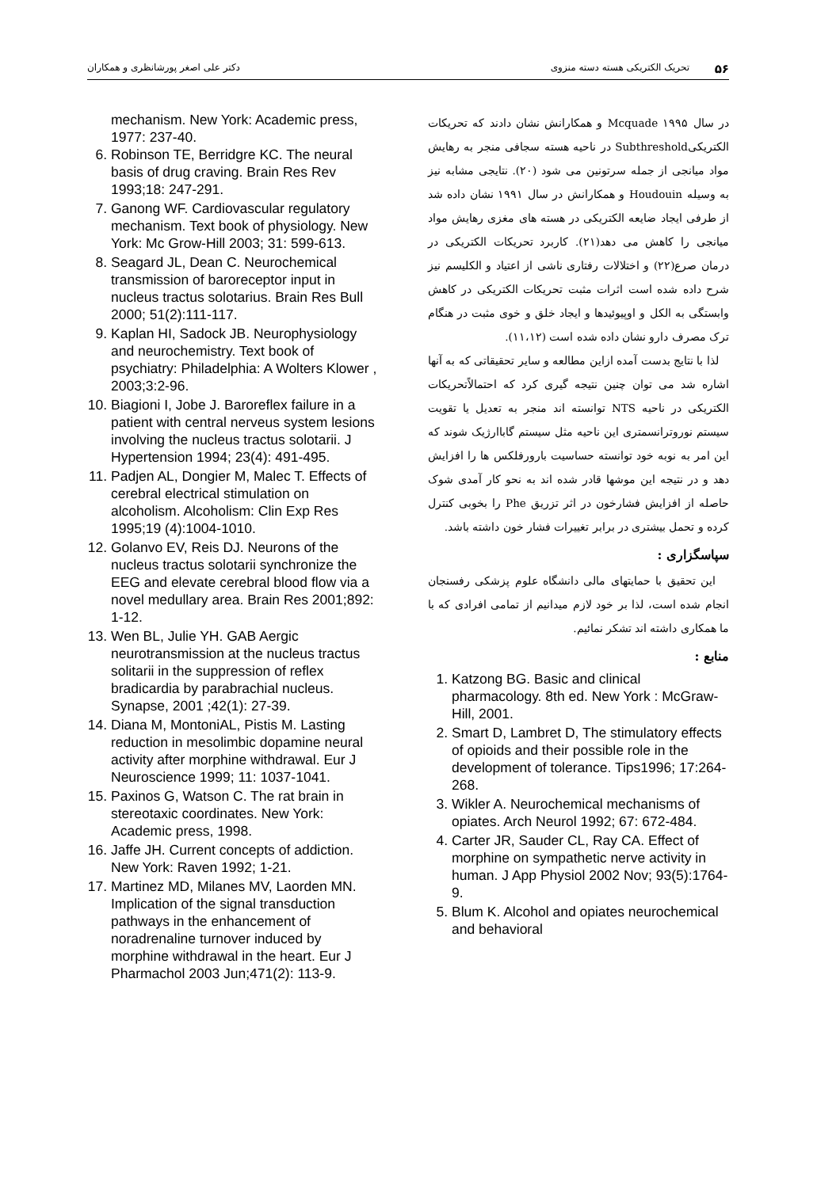۵۶ تحریک الکتریکی هسته دسته منزوی دکتر علی اصغر پورشانظری و همکاران
در سال ۱۹۹۵ Mcquade و همکارانش نشان دادند که تحریکات الکتریکیSubthreshold در ناحیه هسته سجافی منجر به رهایش مواد میانجی از جمله سرتونین می شود (۲۰). نتایجی مشابه نیز به وسیله Houdouin و همکارانش در سال ۱۹۹۱ نشان داده شد از طرفی ایجاد ضایعه الکتریکی در هسته های مغزی رهایش مواد میانجی را کاهش می دهد(۲۱). کاربرد تحریکات الکتریکی در درمان صرع(۲۲) و اختلالات رفتاری ناشی از اعتیاد و الکلیسم نیز شرح داده شده است اثرات مثبت تحریکات الکتریکی در کاهش وابستگی به الکل و اوپیوئیدها و ایجاد خلق و خوی مثبت در هنگام ترک مصرف دارو نشان داده شده است (۱۱،۱۲).
لذا با نتایج بدست آمده ازاین مطالعه و سایر تحقیقاتی که به آنها اشاره شد می توان چنین نتیجه گیری کرد که احتمالاًتحریکات الکتریکی در ناحیه NTS توانسته اند منجر به تعدیل یا تقویت سیستم نوروترانسمتری این ناحیه مثل سیستم گاباارژیک شوند که این امر به نوبه خود توانسته حساسیت بارورفلکس ها را افزایش دهد و در نتیجه این موشها قادر شده اند به نحو کار آمدی شوک حاصله از افزایش فشارخون در اثر تزریق Phe را بخوبی کنترل کرده و تحمل بیشتری در برابر تغییرات فشار خون داشته باشد.
سپاسگزاری :
این تحقیق با حمایتهای مالی دانشگاه علوم پزشکی رفسنجان انجام شده است، لذا بر خود لازم میدانیم از تمامی افرادی که با ما همکاری داشته اند تشکر نمائیم.
منابع :
1. Katzong BG. Basic and clinical pharmacology. 8th ed. New York : McGraw-Hill, 2001.
2. Smart D, Lambret D, The stimulatory effects of opioids and their possible role in the development of tolerance. Tips1996; 17:264-268.
3. Wikler A. Neurochemical mechanisms of opiates. Arch Neurol 1992; 67: 672-484.
4. Carter JR, Sauder CL, Ray CA. Effect of morphine on sympathetic nerve activity in human. J App Physiol 2002 Nov; 93(5):1764-9.
5. Blum K. Alcohol and opiates neurochemical and behavioral
mechanism. New York: Academic press, 1977: 237-40.
6. Robinson TE, Berridgre KC. The neural basis of drug craving. Brain Res Rev 1993;18: 247-291.
7. Ganong WF. Cardiovascular regulatory mechanism. Text book of physiology. New York: Mc Grow-Hill 2003; 31: 599-613.
8. Seagard JL, Dean C. Neurochemical transmission of baroreceptor input in nucleus tractus solotarius. Brain Res Bull 2000; 51(2):111-117.
9. Kaplan HI, Sadock JB. Neurophysiology and neurochemistry. Text book of psychiatry: Philadelphia: A Wolters Klower , 2003;3:2-96.
10. Biagioni I, Jobe J. Baroreflex failure in a patient with central nerveus system lesions involving the nucleus tractus solotarii. J Hypertension 1994; 23(4): 491-495.
11. Padjen AL, Dongier M, Malec T. Effects of cerebral electrical stimulation on alcoholism. Alcoholism: Clin Exp Res 1995;19 (4):1004-1010.
12. Golanvo EV, Reis DJ. Neurons of the nucleus tractus solotarii synchronize the EEG and elevate cerebral blood flow via a novel medullary area. Brain Res 2001;892: 1-12.
13. Wen BL, Julie YH. GAB Aergic neurotransmission at the nucleus tractus solitarii in the suppression of reflex bradicardia by parabrachial nucleus. Synapse, 2001 ;42(1): 27-39.
14. Diana M, MontoniAL, Pistis M. Lasting reduction in mesolimbic dopamine neural activity after morphine withdrawal. Eur J Neuroscience 1999; 11: 1037-1041.
15. Paxinos G, Watson C. The rat brain in stereotaxic coordinates. New York: Academic press, 1998.
16. Jaffe JH. Current concepts of addiction. New York: Raven 1992; 1-21.
17. Martinez MD, Milanes MV, Laorden MN. Implication of the signal transduction pathways in the enhancement of noradrenaline turnover induced by morphine withdrawal in the heart. Eur J Pharmachol 2003 Jun;471(2): 113-9.